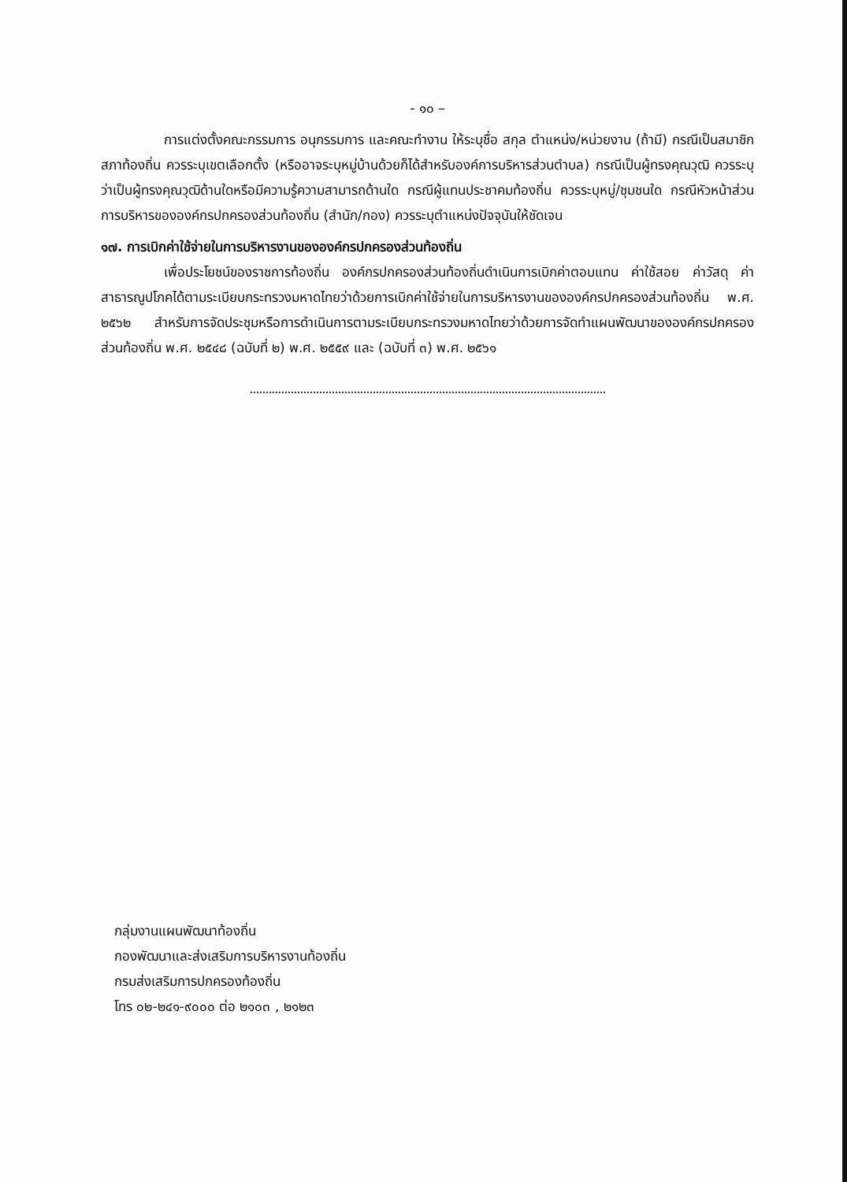- ๑๐ –
การแต่งตั้งคณะกรรมการ อนุกรรมการ และคณะทำงาน ให้ระบุชื่อ สกุล ตำแหน่ง/หน่วยงาน (ถ้ามี) กรณีเป็นสมาชิกสภาท้องถิ่น ควรระบุเขตเลือกตั้ง (หรืออาจระบุหมู่บ้านด้วยก็ได้สำหรับองค์การบริหารส่วนตำบล) กรณีเป็นผู้ทรงคุณวุฒิ ควรระบุว่าเป็นผู้ทรงคุณวุฒิด้านใดหรือมีความรู้ความสามารถด้านใด กรณีผู้แทนประชาคมท้องถิ่น ควรระบุหมู่/ชุมชนใด กรณีหัวหน้าส่วนการบริหารขององค์กรปกครองส่วนท้องถิ่น (สำนัก/กอง) ควรระบุตำแหน่งปัจจุบันให้ชัดเจน
๑๗. การเบิกค่าใช้จ่ายในการบริหารงานขององค์กรปกครองส่วนท้องถิ่น
เพื่อประโยชน์ของราชการท้องถิ่น องค์กรปกครองส่วนท้องถิ่นดำเนินการเบิกค่าตอบแทน ค่าใช้สอย ค่าวัสดุ ค่าสาธารณูปโภคได้ตามระเบียบกระทรวงมหาดไทยว่าด้วยการเบิกค่าใช้จ่ายในการบริหารงานขององค์กรปกครองส่วนท้องถิ่น พ.ศ. ๒๕๖๒ สำหรับการจัดประชุมหรือการดำเนินการตามระเบียบกระทรวงมหาดไทยว่าด้วยการจัดทำแผนพัฒนาขององค์กรปกครองส่วนท้องถิ่น พ.ศ. ๒๕๔๘ (ฉบับที่ ๒) พ.ศ. ๒๕๕๙ และ (ฉบับที่ ๓) พ.ศ. ๒๕๖๑
กลุ่มงานแผนพัฒนาท้องถิ่น
กองพัฒนาและส่งเสริมการบริหารงานท้องถิ่น
กรมส่งเสริมการปกครองท้องถิ่น
โทร ๐๒-๒๔๑-๙๐๐๐ ต่อ ๒๑๐๓ , ๒๑๒๓